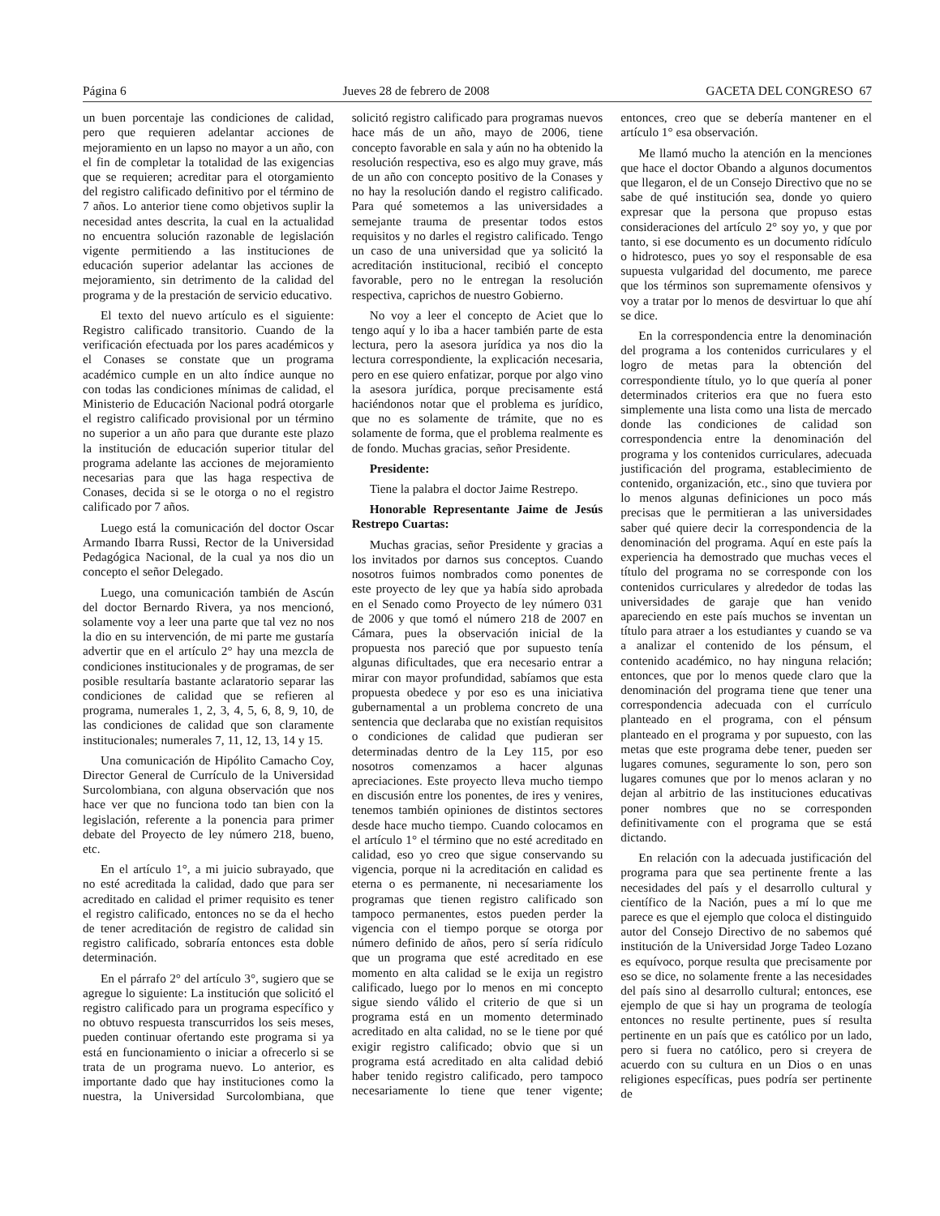Página 6 Jueves 28 de febrero de 2008 GACETA DEL CONGRESO 67
un buen porcentaje las condiciones de calidad, pero que requieren adelantar acciones de mejoramiento en un lapso no mayor a un año, con el fin de completar la totalidad de las exigencias que se requieren; acreditar para el otorgamiento del registro calificado definitivo por el término de 7 años. Lo anterior tiene como objetivos suplir la necesidad antes descrita, la cual en la actualidad no encuentra solución razonable de legislación vigente permitiendo a las instituciones de educación superior adelantar las acciones de mejoramiento, sin detrimento de la calidad del programa y de la prestación de servicio educativo.
El texto del nuevo artículo es el siguiente: Registro calificado transitorio. Cuando de la verificación efectuada por los pares académicos y el Conases se constate que un programa académico cumple en un alto índice aunque no con todas las condiciones mínimas de calidad, el Ministerio de Educación Nacional podrá otorgarle el registro calificado provisional por un término no superior a un año para que durante este plazo la institución de educación superior titular del programa adelante las acciones de mejoramiento necesarias para que las haga respectiva de Conases, decida si se le otorga o no el registro calificado por 7 años.
Luego está la comunicación del doctor Oscar Armando Ibarra Russi, Rector de la Universidad Pedagógica Nacional, de la cual ya nos dio un concepto el señor Delegado.
Luego, una comunicación también de Ascún del doctor Bernardo Rivera, ya nos mencionó, solamente voy a leer una parte que tal vez no nos la dio en su intervención, de mi parte me gustaría advertir que en el artículo 2° hay una mezcla de condiciones institucionales y de programas, de ser posible resultaría bastante aclaratorio separar las condiciones de calidad que se refieren al programa, numerales 1, 2, 3, 4, 5, 6, 8, 9, 10, de las condiciones de calidad que son claramente institucionales; numerales 7, 11, 12, 13, 14 y 15.
Una comunicación de Hipólito Camacho Coy, Director General de Currículo de la Universidad Surcolombiana, con alguna observación que nos hace ver que no funciona todo tan bien con la legislación, referente a la ponencia para primer debate del Proyecto de ley número 218, bueno, etc.
En el artículo 1°, a mi juicio subrayado, que no esté acreditada la calidad, dado que para ser acreditado en calidad el primer requisito es tener el registro calificado, entonces no se da el hecho de tener acreditación de registro de calidad sin registro calificado, sobraría entonces esta doble determinación.
En el párrafo 2° del artículo 3°, sugiero que se agregue lo siguiente: La institución que solicitó el registro calificado para un programa específico y no obtuvo respuesta transcurridos los seis meses, pueden continuar ofertando este programa si ya está en funcionamiento o iniciar a ofrecerlo si se trata de un programa nuevo. Lo anterior, es importante dado que hay instituciones como la nuestra, la Universidad Surcolombiana, que solicitó registro calificado para programas nuevos hace más de un año, mayo de 2006, tiene concepto favorable en sala y aún no ha obtenido la resolución respectiva, eso es algo muy grave, más de un año con concepto positivo de la Conases y no hay la resolución dando el registro calificado. Para qué sometemos a las universidades a semejante trauma de presentar todos estos requisitos y no darles el registro calificado. Tengo un caso de una universidad que ya solicitó la acreditación institucional, recibió el concepto favorable, pero no le entregan la resolución respectiva, caprichos de nuestro Gobierno.
No voy a leer el concepto de Aciet que lo tengo aquí y lo iba a hacer también parte de esta lectura, pero la asesora jurídica ya nos dio la lectura correspondiente, la explicación necesaria, pero en ese quiero enfatizar, porque por algo vino la asesora jurídica, porque precisamente está haciéndonos notar que el problema es jurídico, que no es solamente de trámite, que no es solamente de forma, que el problema realmente es de fondo. Muchas gracias, señor Presidente.
Presidente:
Tiene la palabra el doctor Jaime Restrepo.
Honorable Representante Jaime de Jesús Restrepo Cuartas:
Muchas gracias, señor Presidente y gracias a los invitados por darnos sus conceptos. Cuando nosotros fuimos nombrados como ponentes de este proyecto de ley que ya había sido aprobada en el Senado como Proyecto de ley número 031 de 2006 y que tomó el número 218 de 2007 en Cámara, pues la observación inicial de la propuesta nos pareció que por supuesto tenía algunas dificultades, que era necesario entrar a mirar con mayor profundidad, sabíamos que esta propuesta obedece y por eso es una iniciativa gubernamental a un problema concreto de una sentencia que declaraba que no existían requisitos o condiciones de calidad que pudieran ser determinadas dentro de la Ley 115, por eso nosotros comenzamos a hacer algunas apreciaciones. Este proyecto lleva mucho tiempo en discusión entre los ponentes, de ires y venires, tenemos también opiniones de distintos sectores desde hace mucho tiempo. Cuando colocamos en el artículo 1° el término que no esté acreditado en calidad, eso yo creo que sigue conservando su vigencia, porque ni la acreditación en calidad es eterna o es permanente, ni necesariamente los programas que tienen registro calificado son tampoco permanentes, estos pueden perder la vigencia con el tiempo porque se otorga por número definido de años, pero sí sería ridículo que un programa que esté acreditado en ese momento en alta calidad se le exija un registro calificado, luego por lo menos en mi concepto sigue siendo válido el criterio de que si un programa está en un momento determinado acreditado en alta calidad, no se le tiene por qué exigir registro calificado; obvio que si un programa está acreditado en alta calidad debió haber tenido registro calificado, pero tampoco necesariamente lo tiene que tener vigente; entonces, creo que se debería mantener en el artículo 1° esa observación.
Me llamó mucho la atención en la menciones que hace el doctor Obando a algunos documentos que llegaron, el de un Consejo Directivo que no se sabe de qué institución sea, donde yo quiero expresar que la persona que propuso estas consideraciones del artículo 2° soy yo, y que por tanto, si ese documento es un documento ridículo o hidrotesco, pues yo soy el responsable de esa supuesta vulgaridad del documento, me parece que los términos son supremamente ofensivos y voy a tratar por lo menos de desvirtuar lo que ahí se dice.
En la correspondencia entre la denominación del programa a los contenidos curriculares y el logro de metas para la obtención del correspondiente título, yo lo que quería al poner determinados criterios era que no fuera esto simplemente una lista como una lista de mercado donde las condiciones de calidad son correspondencia entre la denominación del programa y los contenidos curriculares, adecuada justificación del programa, establecimiento de contenido, organización, etc., sino que tuviera por lo menos algunas definiciones un poco más precisas que le permitieran a las universidades saber qué quiere decir la correspondencia de la denominación del programa. Aquí en este país la experiencia ha demostrado que muchas veces el título del programa no se corresponde con los contenidos curriculares y alrededor de todas las universidades de garaje que han venido apareciendo en este país muchos se inventan un título para atraer a los estudiantes y cuando se va a analizar el contenido de los pénsum, el contenido académico, no hay ninguna relación; entonces, que por lo menos quede claro que la denominación del programa tiene que tener una correspondencia adecuada con el currículo planteado en el programa, con el pénsum planteado en el programa y por supuesto, con las metas que este programa debe tener, pueden ser lugares comunes, seguramente lo son, pero son lugares comunes que por lo menos aclaran y no dejan al arbitrio de las instituciones educativas poner nombres que no se corresponden definitivamente con el programa que se está dictando.
En relación con la adecuada justificación del programa para que sea pertinente frente a las necesidades del país y el desarrollo cultural y científico de la Nación, pues a mí lo que me parece es que el ejemplo que coloca el distinguido autor del Consejo Directivo de no sabemos qué institución de la Universidad Jorge Tadeo Lozano es equívoco, porque resulta que precisamente por eso se dice, no solamente frente a las necesidades del país sino al desarrollo cultural; entonces, ese ejemplo de que si hay un programa de teología entonces no resulte pertinente, pues sí resulta pertinente en un país que es católico por un lado, pero si fuera no católico, pero si creyera de acuerdo con su cultura en un Dios o en unas religiones específicas, pues podría ser pertinente de